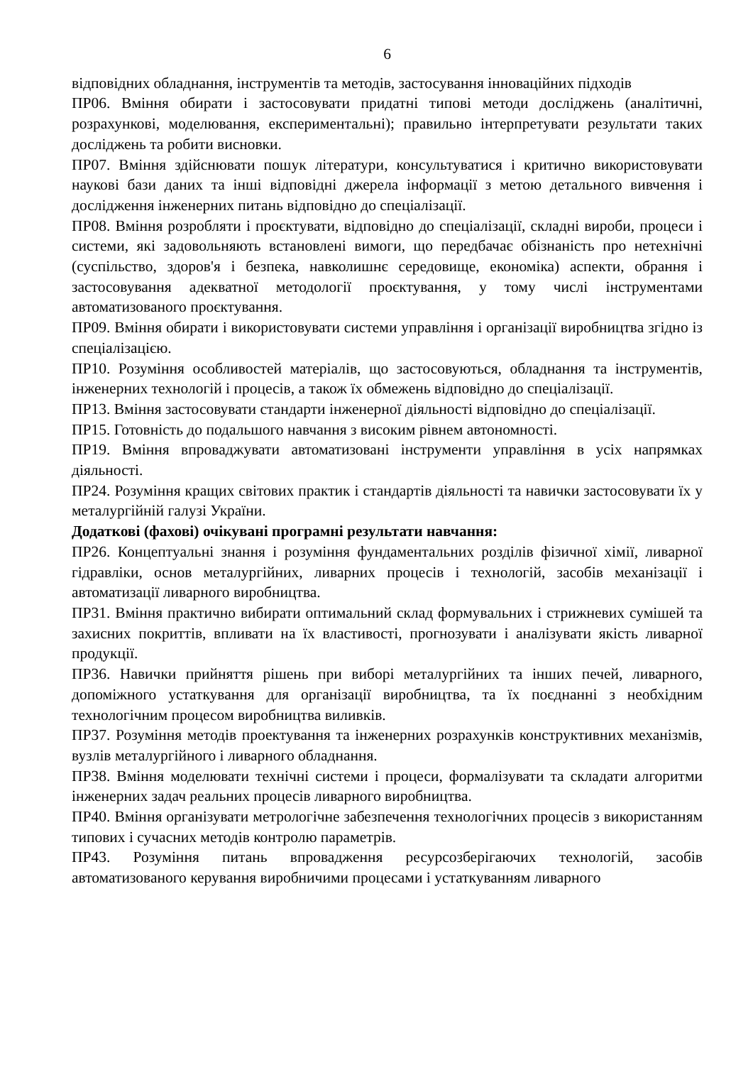6
відповідних обладнання, інструментів та методів, застосування інноваційних підходів
ПР06. Вміння обирати і застосовувати придатні типові методи досліджень (аналітичні, розрахункові, моделювання, експериментальні); правильно інтерпретувати результати таких досліджень та робити висновки.
ПР07. Вміння здійснювати пошук літератури, консультуватися і критично використовувати наукові бази даних та інші відповідні джерела інформації з метою детального вивчення і дослідження інженерних питань відповідно до спеціалізації.
ПР08. Вміння розробляти і проєктувати, відповідно до спеціалізації, складні вироби, процеси і системи, які задовольняють встановлені вимоги, що передбачає обізнаність про нетехнічні (суспільство, здоров'я і безпека, навколишнє середовище, економіка) аспекти, обрання і застосовування адекватної методології проєктування, у тому числі інструментами автоматизованого проєктування.
ПР09. Вміння обирати і використовувати системи управління і організації виробництва згідно із спеціалізацією.
ПР10. Розуміння особливостей матеріалів, що застосовуються, обладнання та інструментів, інженерних технологій і процесів, а також їх обмежень відповідно до спеціалізації.
ПР13. Вміння застосовувати стандарти інженерної діяльності відповідно до спеціалізації.
ПР15. Готовність до подальшого навчання з високим рівнем автономності.
ПР19. Вміння впроваджувати автоматизовані інструменти управління в усіх напрямках діяльності.
ПР24. Розуміння кращих світових практик і стандартів діяльності та навички застосовувати їх у металургійній галузі України.
Додаткові (фахові) очікувані програмні результати навчання:
ПР26. Концептуальні знання і розуміння фундаментальних розділів фізичної хімії, ливарної гідравліки, основ металургійних, ливарних процесів і технологій, засобів механізації і автоматизації ливарного виробництва.
ПР31. Вміння практично вибирати оптимальний склад формувальних і стрижневих сумішей та захисних покриттів, впливати на їх властивості, прогнозувати і аналізувати якість ливарної продукції.
ПР36. Навички прийняття рішень при виборі металургійних та інших печей, ливарного, допоміжного устаткування для організації виробництва, та їх поєднанні з необхідним технологічним процесом виробництва виливків.
ПР37. Розуміння методів проектування та інженерних розрахунків конструктивних механізмів, вузлів металургійного і ливарного обладнання.
ПР38. Вміння моделювати технічні системи і процеси, формалізувати та складати алгоритми інженерних задач реальних процесів ливарного виробництва.
ПР40. Вміння організувати метрологічне забезпечення технологічних процесів з використанням типових і сучасних методів контролю параметрів.
ПР43. Розуміння питань впровадження ресурсозберігаючих технологій, засобів автоматизованого керування виробничими процесами і устаткуванням ливарного